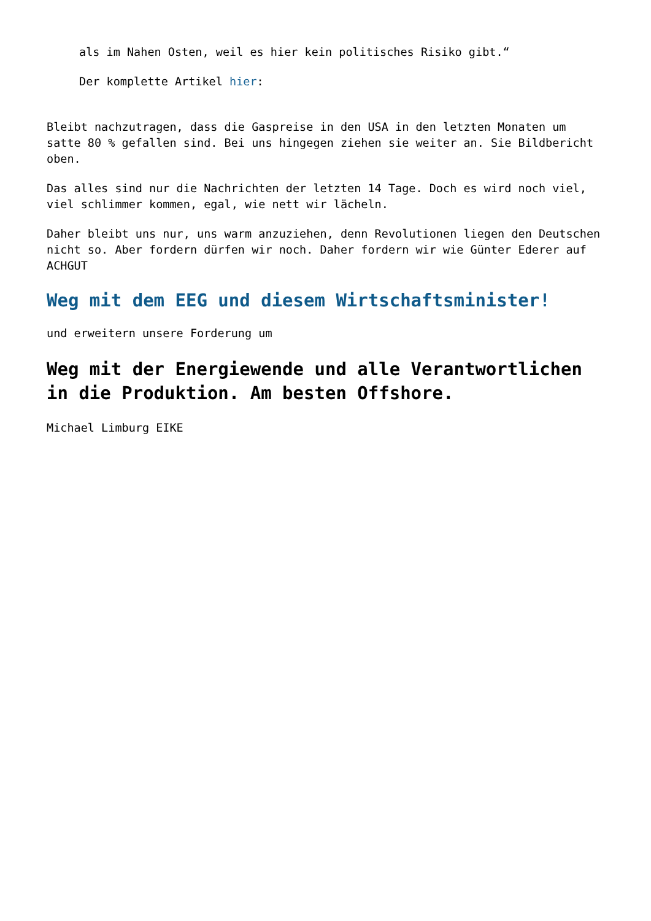als im Nahen Osten, weil es hier kein politisches Risiko gibt.“
Der komplette Artikel hier:
Bleibt nachzutragen, dass die Gaspreise in den USA in den letzten Monaten um satte 80 % gefallen sind. Bei uns hingegen ziehen sie weiter an. Sie Bildbericht oben.
Das alles sind nur die Nachrichten der letzten 14 Tage. Doch es wird noch viel, viel schlimmer kommen, egal, wie nett wir lächeln.
Daher bleibt uns nur, uns warm anzuziehen, denn Revolutionen liegen den Deutschen nicht so. Aber fordern dürfen wir noch. Daher fordern wir wie Günter Ederer auf ACHGUT
Weg mit dem EEG und diesem Wirtschaftsminister!
und erweitern unsere Forderung um
Weg mit der Energiewende und alle Verantwortlichen in die Produktion. Am besten Offshore.
Michael Limburg EIKE